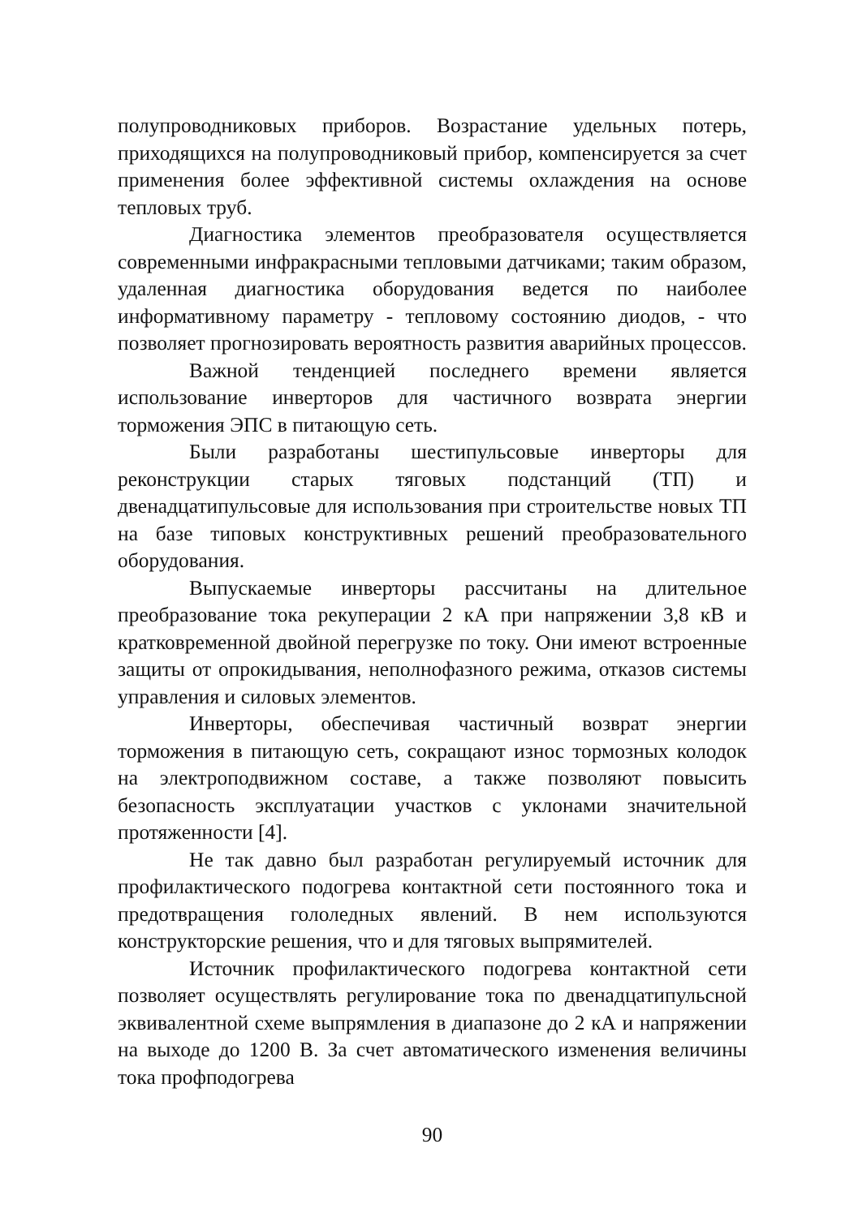полупроводниковых приборов. Возрастание удельных потерь, приходящихся на полупроводниковый прибор, компенсируется за счет применения более эффективной системы охлаждения на основе тепловых труб.
Диагностика элементов преобразователя осуществляется современными инфракрасными тепловыми датчиками; таким образом, удаленная диагностика оборудования ведется по наиболее информативному параметру - тепловому состоянию диодов, - что позволяет прогнозировать вероятность развития аварийных процессов.
Важной тенденцией последнего времени является использование инверторов для частичного возврата энергии торможения ЭПС в питающую сеть.
Были разработаны шестипульсовые инверторы для реконструкции старых тяговых подстанций (ТП) и двенадцатипульсовые для использования при строительстве новых ТП на базе типовых конструктивных решений преобразовательного оборудования.
Выпускаемые инверторы рассчитаны на длительное преобразование тока рекуперации 2 кА при напряжении 3,8 кВ и кратковременной двойной перегрузке по току. Они имеют встроенные защиты от опрокидывания, неполнофазного режима, отказов системы управления и силовых элементов.
Инверторы, обеспечивая частичный возврат энергии торможения в питающую сеть, сокращают износ тормозных колодок на электроподвижном составе, а также позволяют повысить безопасность эксплуатации участков с уклонами значительной протяженности [4].
Не так давно был разработан регулируемый источник для профилактического подогрева контактной сети постоянного тока и предотвращения гололедных явлений. В нем используются конструкторские решения, что и для тяговых выпрямителей.
Источник профилактического подогрева контактной сети позволяет осуществлять регулирование тока по двенадцатипульсной эквивалентной схеме выпрямления в диапазоне до 2 кА и напряжении на выходе до 1200 В. За счет автоматического изменения величины тока профподогрева
90